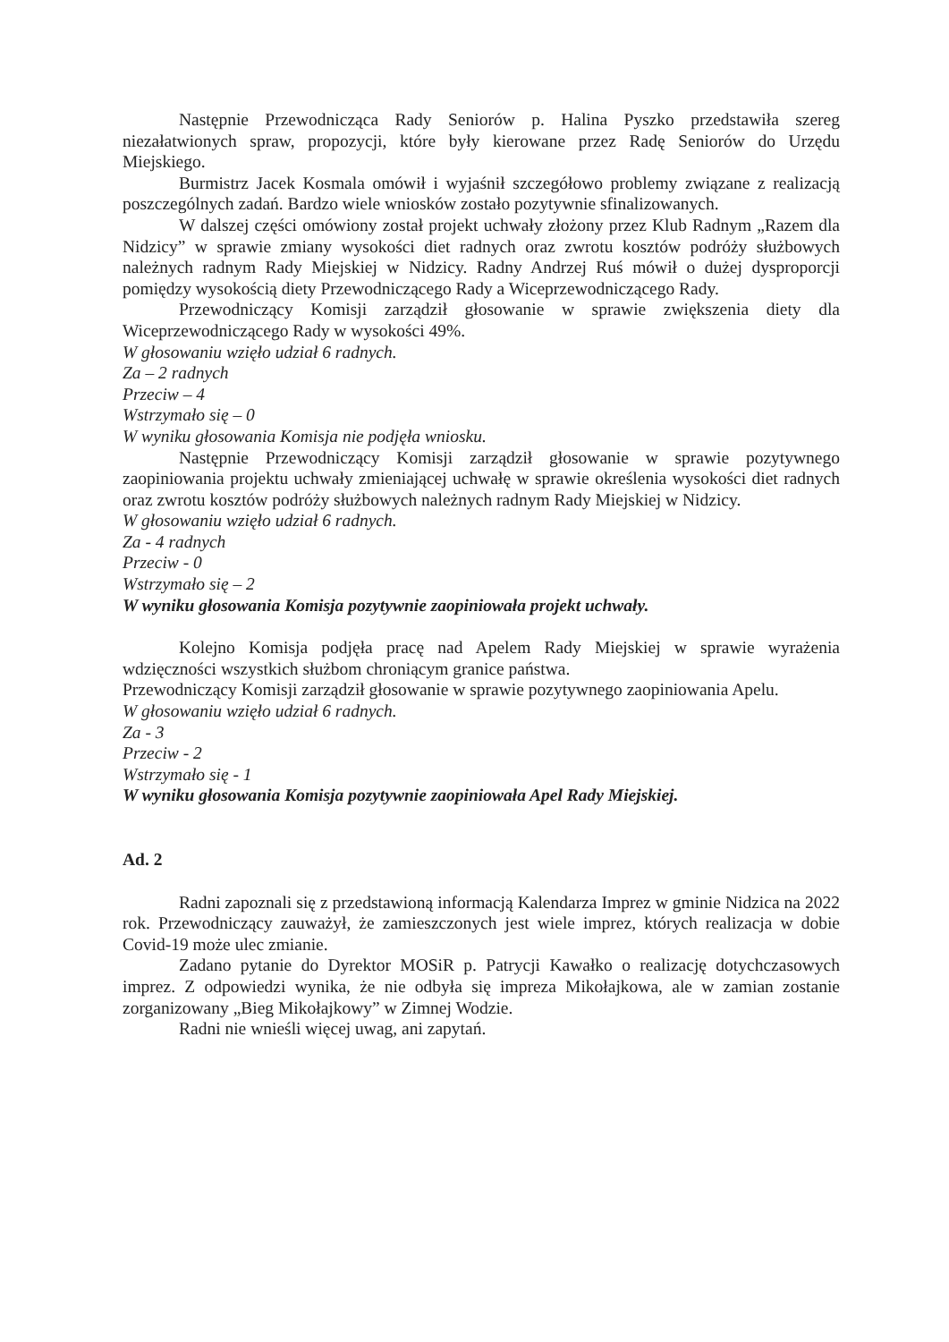Następnie Przewodnicząca Rady Seniorów p. Halina Pyszko przedstawiła szereg niezałatwionych spraw, propozycji, które były kierowane przez Radę Seniorów do Urzędu Miejskiego.
Burmistrz Jacek Kosmala omówił i wyjaśnił szczegółowo problemy związane z realizacją poszczególnych zadań. Bardzo wiele wniosków zostało pozytywnie sfinalizowanych.
W dalszej części omówiony został projekt uchwały złożony przez Klub Radnym „Razem dla Nidzicy” w sprawie zmiany wysokości diet radnych oraz zwrotu kosztów podróży służbowych należnych radnym Rady Miejskiej w Nidzicy. Radny Andrzej Ruś mówił o dużej dysproporcji pomiędzy wysokością diety Przewodniczącego Rady a Wiceprzewodniczącego Rady.
Przewodniczący Komisji zarządził głosowanie w sprawie zwiększenia diety dla Wiceprzewodniczącego Rady w wysokości 49%.
W głosowaniu wzięło udział 6 radnych.
Za – 2 radnych
Przeciw – 4
Wstrzymało się – 0
W wyniku głosowania Komisja nie podjęła wniosku.
Następnie Przewodniczący Komisji zarządził głosowanie w sprawie pozytywnego zaopiniowania projektu uchwały zmieniającej uchwałę w sprawie określenia wysokości diet radnych oraz zwrotu kosztów podróży służbowych należnych radnym Rady Miejskiej w Nidzicy.
W głosowaniu wzięło udział 6 radnych.
Za - 4 radnych
Przeciw - 0
Wstrzymało się – 2
W wyniku głosowania Komisja pozytywnie zaopiniowała projekt uchwały.
Kolejno Komisja podjęła pracę nad Apelem Rady Miejskiej w sprawie wyrażenia wdzięczności wszystkich służbom chroniącym granice państwa.
Przewodniczący Komisji zarządził głosowanie w sprawie pozytywnego zaopiniowania Apelu.
W głosowaniu wzięło udział 6 radnych.
Za - 3
Przeciw - 2
Wstrzymało się - 1
W wyniku głosowania Komisja pozytywnie zaopiniowała Apel Rady Miejskiej.
Ad. 2
Radni zapoznali się z przedstawioną informacją Kalendarza Imprez w gminie Nidzica na 2022 rok. Przewodniczący zauważył, że zamieszczonych jest wiele imprez, których realizacja w dobie Covid-19 może ulec zmianie.
Zadano pytanie do Dyrektor MOSiR p. Patrycji Kawałko o realizację dotychczasowych imprez. Z odpowiedzi wynika, że nie odbyła się impreza Mikołajkowa, ale w zamian zostanie zorganizowany „Bieg Mikołajkowy” w Zimnej Wodzie.
Radni nie wnieśli więcej uwag, ani zapytań.